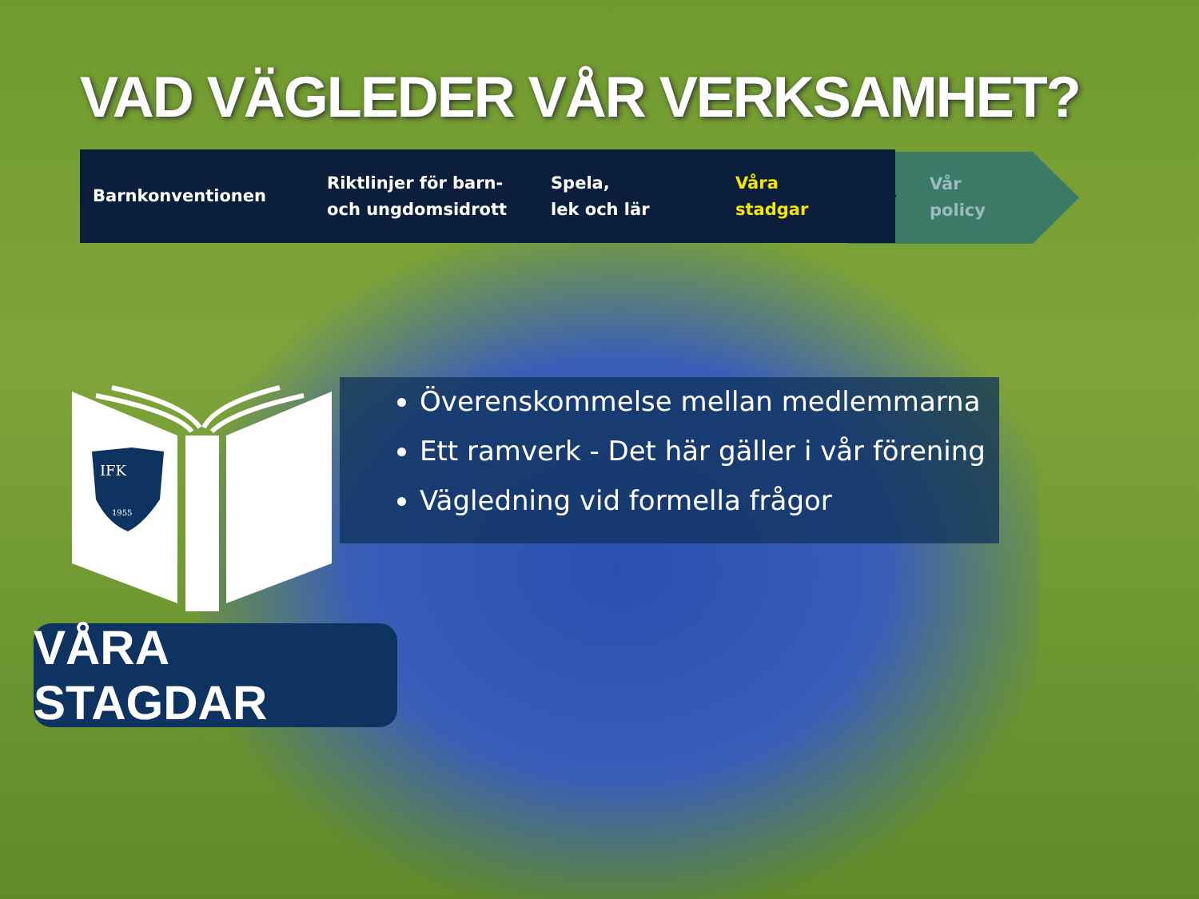VAD VÄGLEDER VÅR VERKSAMHET?
Vår
policy
Barnkonventionen
Riktlinjer för barn-
och ungdomsidrott
Spela,
lek och lär
Våra
stadgar
IFK
1955
Överenskommelse mellan medlemmarna
Ett ramverk - Det här gäller i vår förening
Vägledning vid formella frågor
VÅRA STAGDAR